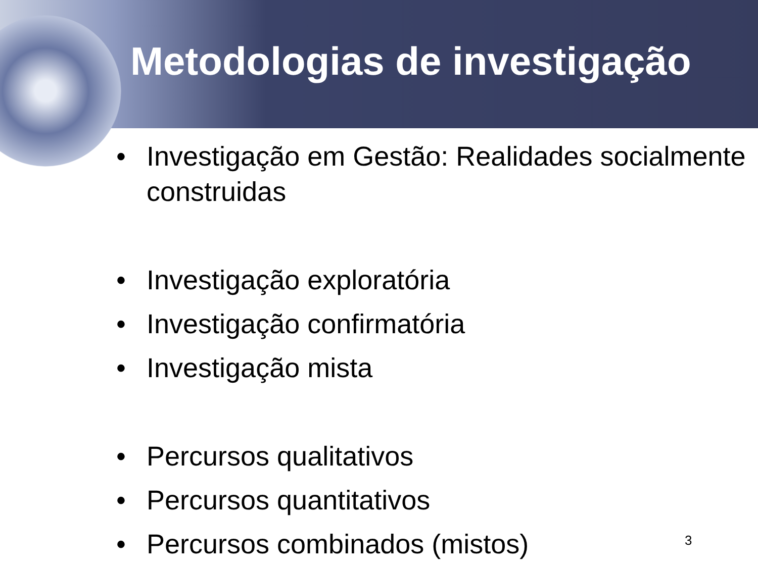Metodologias de investigação
• Investigação em Gestão: Realidades socialmente construidas
• Investigação exploratória
• Investigação confirmatória
• Investigação mista
• Percursos qualitativos
• Percursos quantitativos
• Percursos combinados (mistos)
3